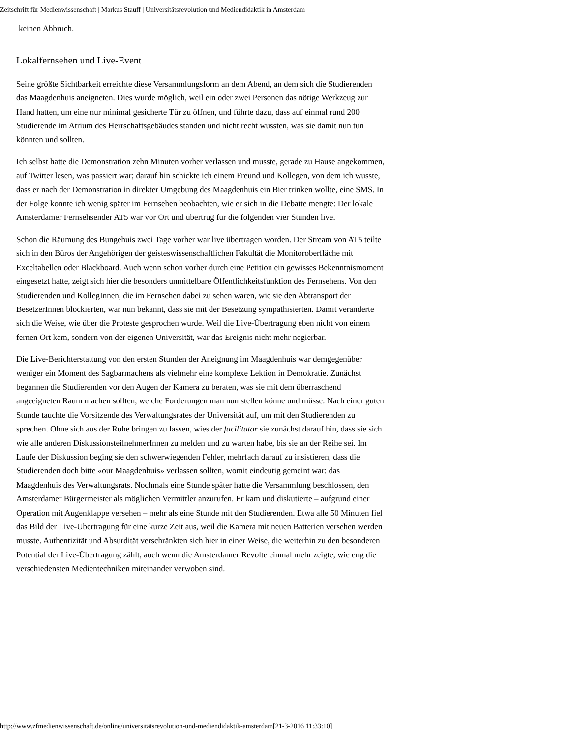Zeitschrift für Medienwissenschaft | Markus Stauff | Universitätsrevolution und Mediendidaktik in Amsterdam
keinen Abbruch.
Lokalfernsehen und Live-Event
Seine größte Sichtbarkeit erreichte diese Versammlungsform an dem Abend, an dem sich die Studierenden das Maagdenhuis aneigneten. Dies wurde möglich, weil ein oder zwei Personen das nötige Werkzeug zur Hand hatten, um eine nur minimal gesicherte Tür zu öffnen, und führte dazu, dass auf einmal rund 200 Studierende im Atrium des Herrschaftsgebäudes standen und nicht recht wussten, was sie damit nun tun könnten und sollten.
Ich selbst hatte die Demonstration zehn Minuten vorher verlassen und musste, gerade zu Hause angekommen, auf Twitter lesen, was passiert war; darauf hin schickte ich einem Freund und Kollegen, von dem ich wusste, dass er nach der Demonstration in direkter Umgebung des Maagdenhuis ein Bier trinken wollte, eine SMS. In der Folge konnte ich wenig später im Fernsehen beobachten, wie er sich in die Debatte mengte: Der lokale Amsterdamer Fernsehsender AT5 war vor Ort und übertrug für die folgenden vier Stunden live.
Schon die Räumung des Bungehuis zwei Tage vorher war live übertragen worden. Der Stream von AT5 teilte sich in den Büros der Angehörigen der geisteswissenschaftlichen Fakultät die Monitoroberfläche mit Exceltabellen oder Blackboard. Auch wenn schon vorher durch eine Petition ein gewisses Bekenntnismoment eingesetzt hatte, zeigt sich hier die besonders unmittelbare Öffentlichkeitsfunktion des Fernsehens. Von den Studierenden und KollegInnen, die im Fernsehen dabei zu sehen waren, wie sie den Abtransport der BesetzerInnen blockierten, war nun bekannt, dass sie mit der Besetzung sympathisierten. Damit veränderte sich die Weise, wie über die Proteste gesprochen wurde. Weil die Live-Übertragung eben nicht von einem fernen Ort kam, sondern von der eigenen Universität, war das Ereignis nicht mehr negierbar.
Die Live-Berichterstattung von den ersten Stunden der Aneignung im Maagdenhuis war demgegenüber weniger ein Moment des Sagbarmachens als vielmehr eine komplexe Lektion in Demokratie. Zunächst begannen die Studierenden vor den Augen der Kamera zu beraten, was sie mit dem überraschend angeeigneten Raum machen sollten, welche Forderungen man nun stellen könne und müsse. Nach einer guten Stunde tauchte die Vorsitzende des Verwaltungsrates der Universität auf, um mit den Studierenden zu sprechen. Ohne sich aus der Ruhe bringen zu lassen, wies der facilitator sie zunächst darauf hin, dass sie sich wie alle anderen DiskussionsteilnehmerInnen zu melden und zu warten habe, bis sie an der Reihe sei. Im Laufe der Diskussion beging sie den schwerwiegenden Fehler, mehrfach darauf zu insistieren, dass die Studierenden doch bitte «our Maagdenhuis» verlassen sollten, womit eindeutig gemeint war: das Maagdenhuis des Verwaltungsrats. Nochmals eine Stunde später hatte die Versammlung beschlossen, den Amsterdamer Bürgermeister als möglichen Vermittler anzurufen. Er kam und diskutierte – aufgrund einer Operation mit Augenklappe versehen – mehr als eine Stunde mit den Studierenden. Etwa alle 50 Minuten fiel das Bild der Live-Übertragung für eine kurze Zeit aus, weil die Kamera mit neuen Batterien versehen werden musste. Authentizität und Absurdität verschränkten sich hier in einer Weise, die weiterhin zu den besonderen Potential der Live-Übertragung zählt, auch wenn die Amsterdamer Revolte einmal mehr zeigte, wie eng die verschiedensten Medientechniken miteinander verwoben sind.
http://www.zfmedienwissenschaft.de/online/universitätsrevolution-und-mediendidaktik-amsterdam[21-3-2016 11:33:10]